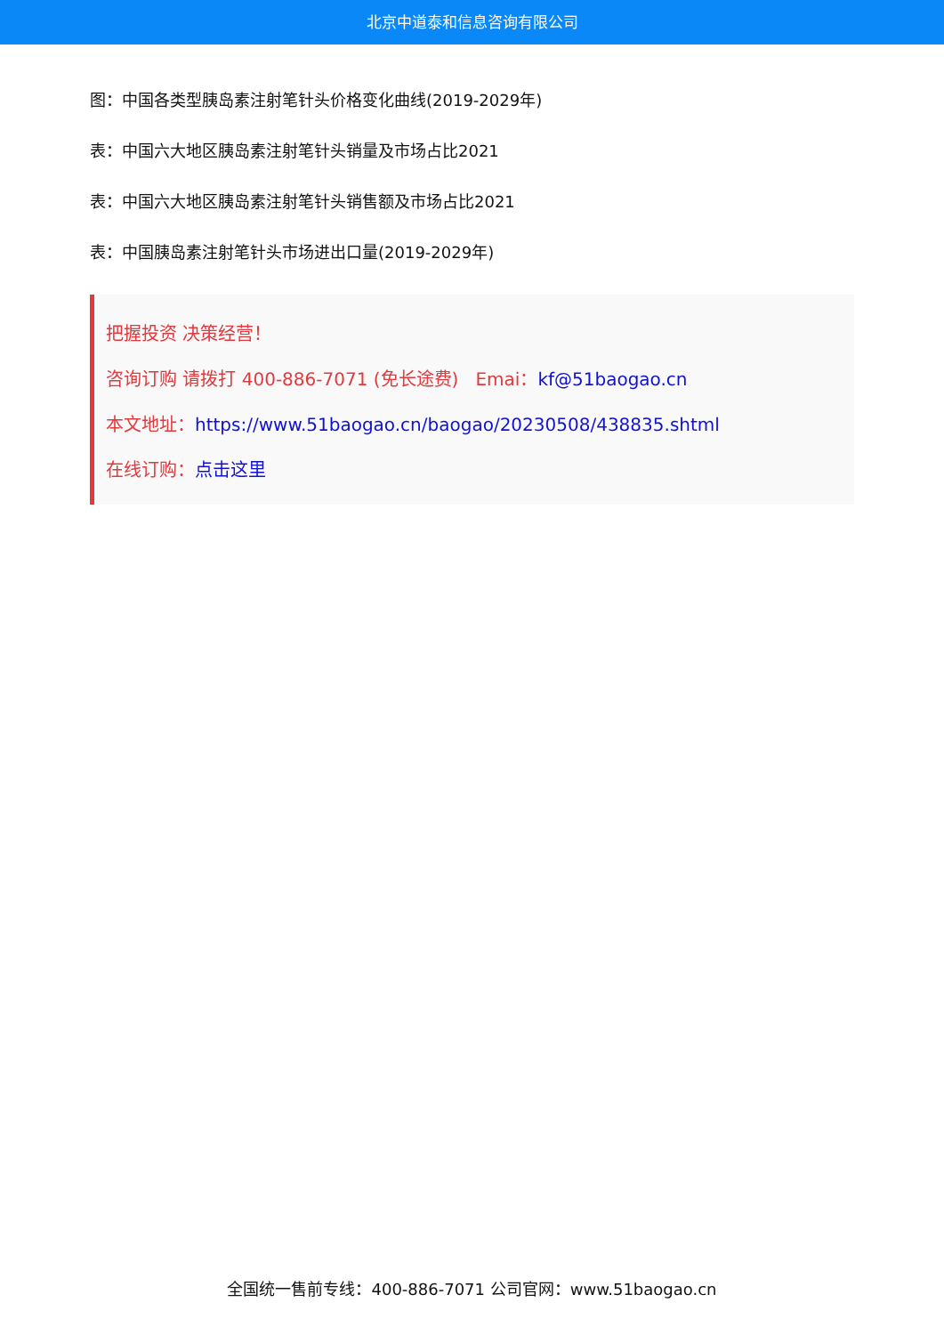北京中道泰和信息咨询有限公司
图：中国各类型胰岛素注射笔针头价格变化曲线(2019-2029年)
表：中国六大地区胰岛素注射笔针头销量及市场占比2021
表：中国六大地区胰岛素注射笔针头销售额及市场占比2021
表：中国胰岛素注射笔针头市场进出口量(2019-2029年)
把握投资 决策经营！
咨询订购 请拨打 400-886-7071 (免长途费) Emai：kf@51baogao.cn
本文地址：https://www.51baogao.cn/baogao/20230508/438835.shtml
在线订购：点击这里
全国统一售前专线：400-886-7071 公司官网：www.51baogao.cn